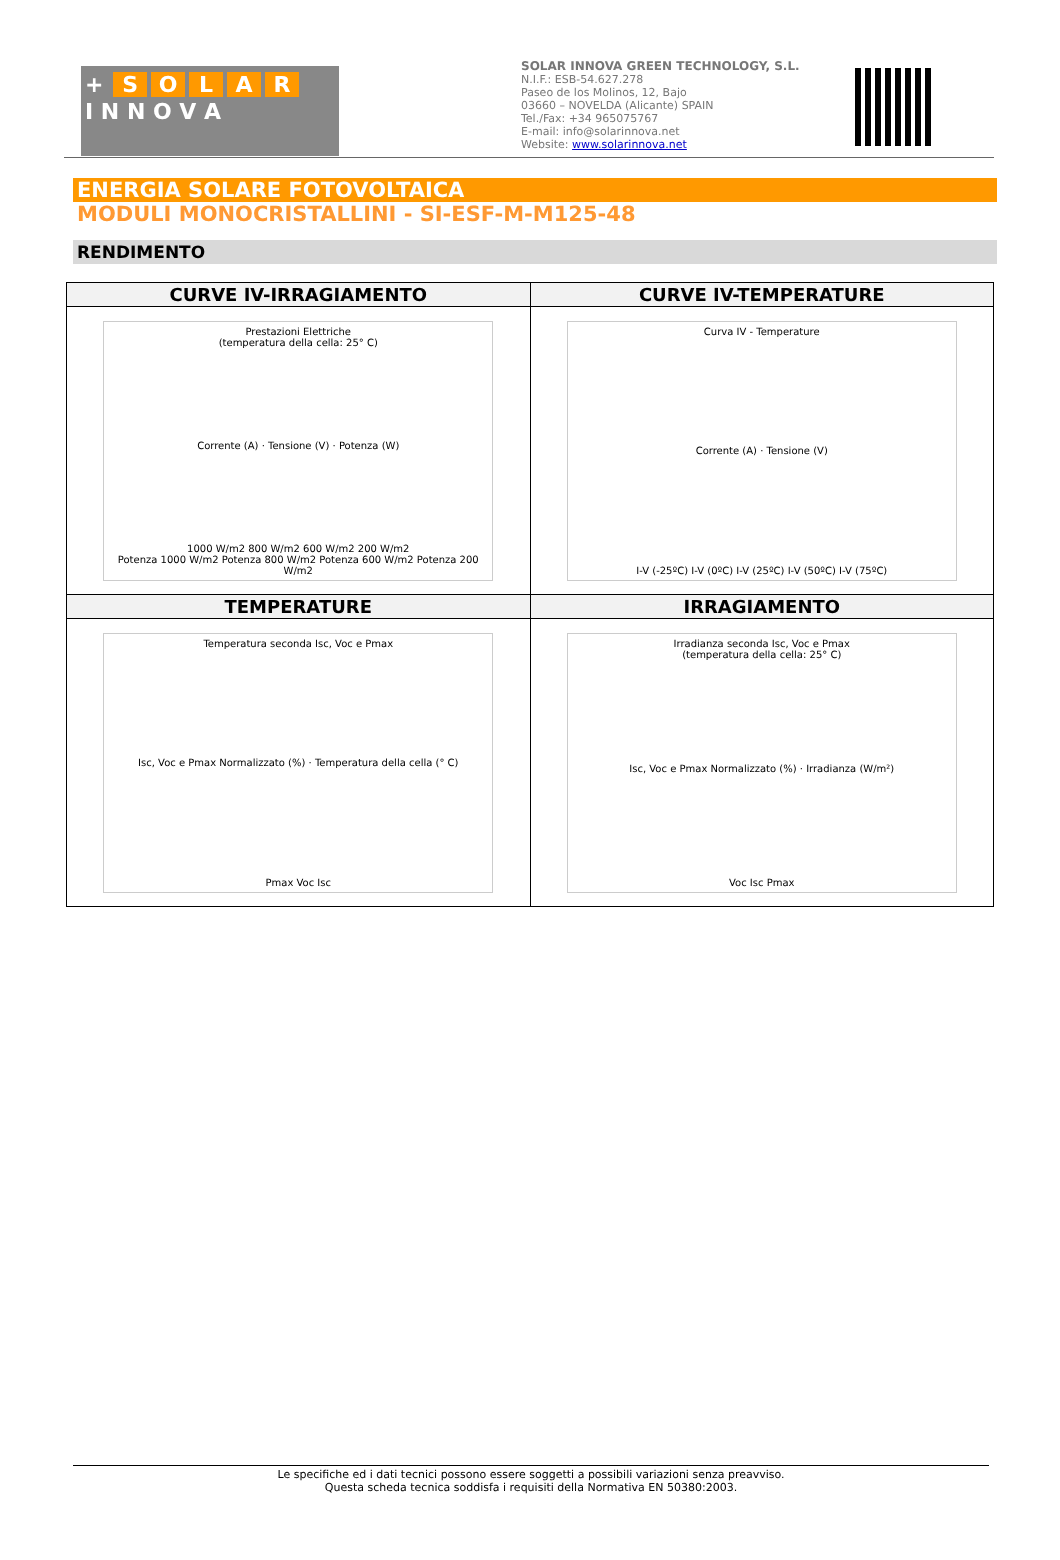+ SOLAR
I N N O V A
SOLAR INNOVA GREEN TECHNOLOGY, S.L.
N.I.F.: ESB-54.627.278
Paseo de los Molinos, 12, Bajo
03660 – NOVELDA (Alicante) SPAIN
Tel./Fax: +34 965075767
E-mail: info@solarinnova.net
Website: www.solarinnova.net
ENERGIA SOLARE FOTOVOLTAICA
MODULI MONOCRISTALLINI - SI-ESF-M-M125-48
RENDIMENTO
| CURVE IV-IRRAGIAMENTO | CURVE IV-TEMPERATURE |
| --- | --- |
| Prestazioni Elettriche (temperatura della cella: 25° C) Corrente (A) · Tensione (V) · Potenza (W) 1000 W/m2 800 W/m2 600 W/m2 200 W/m2 Potenza 1000 W/m2 Potenza 800 W/m2 Potenza 600 W/m2 Potenza 200 W/m2 | Curva IV - Temperature Corrente (A) · Tensione (V) I-V (-25ºC) I-V (0ºC) I-V (25ºC) I-V (50ºC) I-V (75ºC) |
| TEMPERATURE | IRRAGIAMENTO |
| Temperatura seconda Isc, Voc e Pmax Isc, Voc e Pmax Normalizzato (%) · Temperatura della cella (° C) Pmax Voc Isc | Irradianza seconda Isc, Voc e Pmax (temperatura della cella: 25° C) Isc, Voc e Pmax Normalizzato (%) · Irradianza (W/m²) Voc Isc Pmax |
Le specifiche ed i dati tecnici possono essere soggetti a possibili variazioni senza preavviso.
Questa scheda tecnica soddisfa i requisiti della Normativa EN 50380:2003.